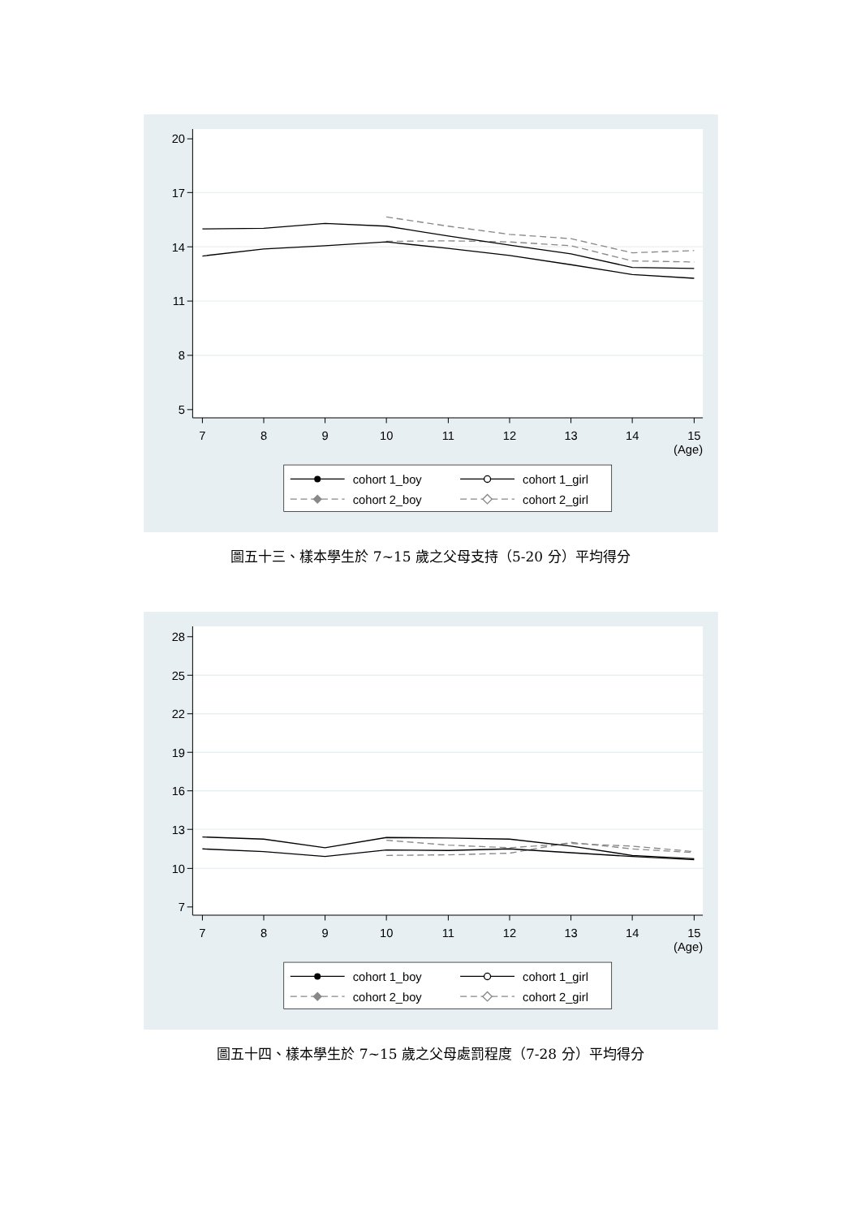20
17
14
11
8
5
7
8
9
10
11
12
13
14
15
(Age)
cohort 1_boy
cohort 1_girl
cohort 2_boy
cohort 2_girl
圖五十三、樣本學生於 7~15 歲之父母支持（5-20 分）平均得分
28
25
22
19
16
13
10
7
7
8
9
10
11
12
13
14
15
(Age)
cohort 1_boy
cohort 1_girl
cohort 2_boy
cohort 2_girl
圖五十四、樣本學生於 7~15 歲之父母處罰程度（7-28 分）平均得分